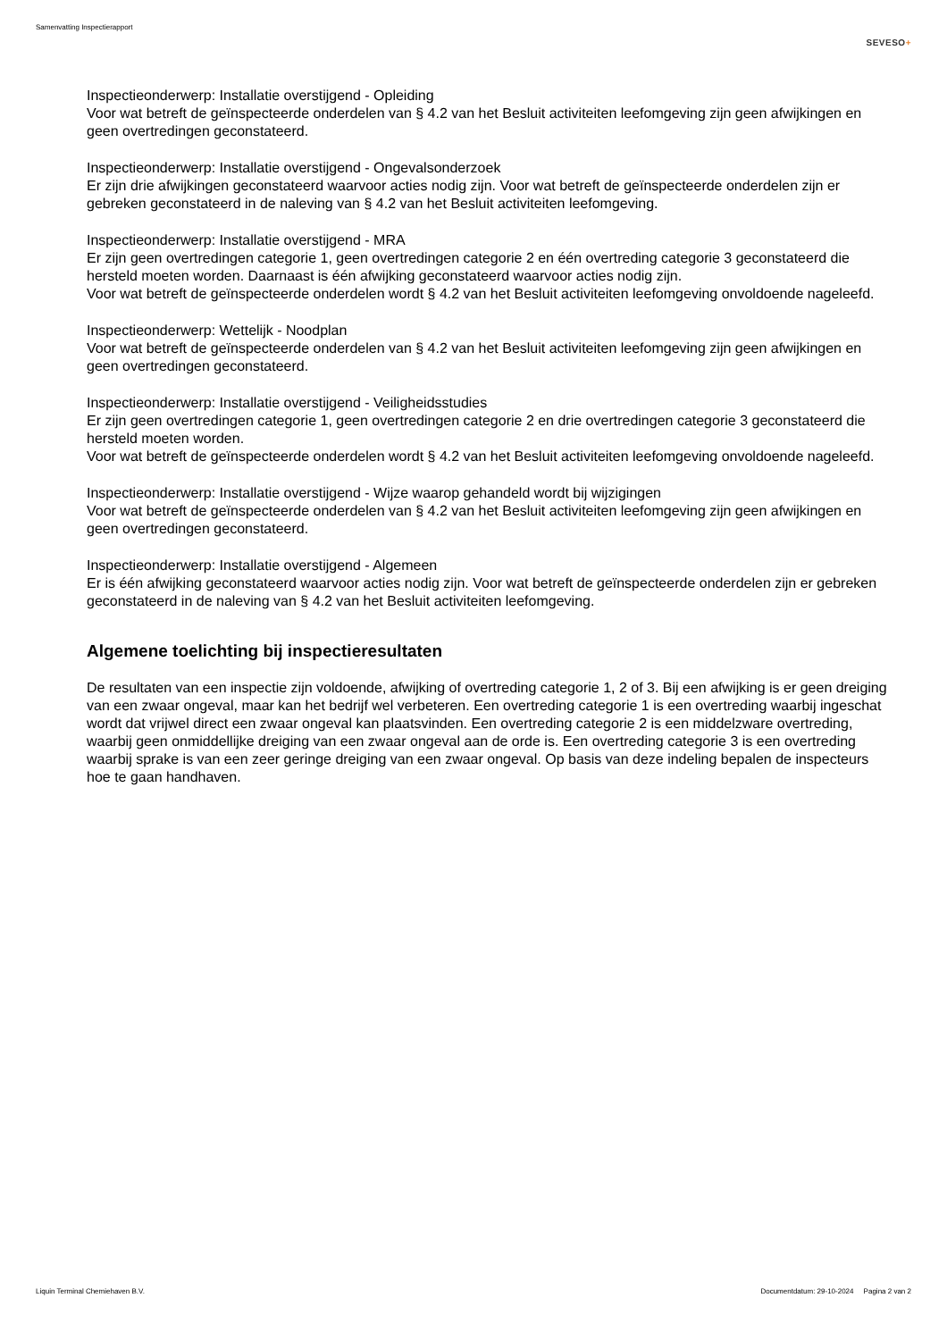Samenvatting Inspectierapport
SEVESO+
Inspectieonderwerp: Installatie overstijgend - Opleiding
Voor wat betreft de geïnspecteerde onderdelen van § 4.2 van het Besluit activiteiten leefomgeving zijn geen afwijkingen en geen overtredingen geconstateerd.
Inspectieonderwerp: Installatie overstijgend - Ongevalsonderzoek
Er zijn drie afwijkingen geconstateerd waarvoor acties nodig zijn. Voor wat betreft de geïnspecteerde onderdelen zijn er gebreken geconstateerd in de naleving van § 4.2 van het Besluit activiteiten leefomgeving.
Inspectieonderwerp: Installatie overstijgend - MRA
Er zijn geen overtredingen categorie 1, geen overtredingen categorie 2 en één overtreding categorie 3 geconstateerd die hersteld moeten worden. Daarnaast is één afwijking geconstateerd waarvoor acties nodig zijn.
Voor wat betreft de geïnspecteerde onderdelen wordt § 4.2 van het Besluit activiteiten leefomgeving onvoldoende nageleefd.
Inspectieonderwerp: Wettelijk - Noodplan
Voor wat betreft de geïnspecteerde onderdelen van § 4.2 van het Besluit activiteiten leefomgeving zijn geen afwijkingen en geen overtredingen geconstateerd.
Inspectieonderwerp: Installatie overstijgend - Veiligheidsstudies
Er zijn geen overtredingen categorie 1, geen overtredingen categorie 2 en drie overtredingen categorie 3 geconstateerd die hersteld moeten worden.
Voor wat betreft de geïnspecteerde onderdelen wordt § 4.2 van het Besluit activiteiten leefomgeving onvoldoende nageleefd.
Inspectieonderwerp: Installatie overstijgend - Wijze waarop gehandeld wordt bij wijzigingen
Voor wat betreft de geïnspecteerde onderdelen van § 4.2 van het Besluit activiteiten leefomgeving zijn geen afwijkingen en geen overtredingen geconstateerd.
Inspectieonderwerp: Installatie overstijgend - Algemeen
Er is één afwijking geconstateerd waarvoor acties nodig zijn. Voor wat betreft de geïnspecteerde onderdelen zijn er gebreken geconstateerd in de naleving van § 4.2 van het Besluit activiteiten leefomgeving.
Algemene toelichting bij inspectieresultaten
De resultaten van een inspectie zijn voldoende, afwijking of overtreding categorie 1, 2 of 3. Bij een afwijking is er geen dreiging van een zwaar ongeval, maar kan het bedrijf wel verbeteren. Een overtreding categorie 1 is een overtreding waarbij ingeschat wordt dat vrijwel direct een zwaar ongeval kan plaatsvinden. Een overtreding categorie 2 is een middelzware overtreding, waarbij geen onmiddellijke dreiging van een zwaar ongeval aan de orde is. Een overtreding categorie 3 is een overtreding waarbij sprake is van een zeer geringe dreiging van een zwaar ongeval. Op basis van deze indeling bepalen de inspecteurs hoe te gaan handhaven.
Liquin Terminal Chemiehaven B.V. Documentdatum: 29-10-2024 Pagina 2 van 2